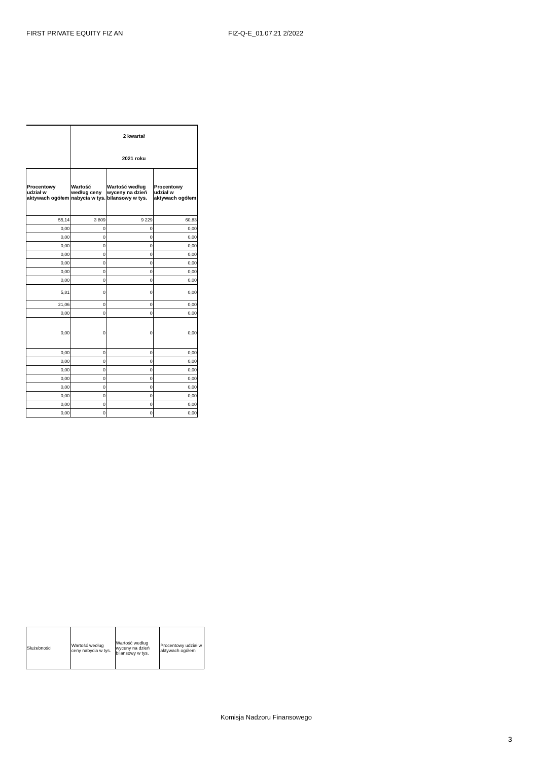FIRST PRIVATE EQUITY FIZ AN FIZ-Q-E_01.07.21 2/2022
| | 2 kwartał 2021 roku | | |
| --- | --- | --- | --- |
| Procentowy udział w aktywach ogółem | Wartość według ceny nabycia w tys. | Wartość według wyceny na dzień bilansowy w tys. | Procentowy udział w aktywach ogółem |
| 55,14 | 3 809 | 9 229 | 60,83 |
| 0,00 | 0 | 0 | 0,00 |
| 0,00 | 0 | 0 | 0,00 |
| 0,00 | 0 | 0 | 0,00 |
| 0,00 | 0 | 0 | 0,00 |
| 0,00 | 0 | 0 | 0,00 |
| 0,00 | 0 | 0 | 0,00 |
| 0,00 | 0 | 0 | 0,00 |
| 5,81 | 0 | 0 | 0,00 |
| 21,06 | 0 | 0 | 0,00 |
| 0,00 | 0 | 0 | 0,00 |
| 0,00 | 0 | 0 | 0,00 |
| 0,00 | 0 | 0 | 0,00 |
| 0,00 | 0 | 0 | 0,00 |
| 0,00 | 0 | 0 | 0,00 |
| 0,00 | 0 | 0 | 0,00 |
| 0,00 | 0 | 0 | 0,00 |
| 0,00 | 0 | 0 | 0,00 |
| 0,00 | 0 | 0 | 0,00 |
| 0,00 | 0 | 0 | 0,00 |
| Służebności | Wartość według ceny nabycia w tys. | Wartość według wyceny na dzień bilansowy w tys. | Procentowy udział w aktywach ogółem |
Komisja Nadzoru Finansowego
3